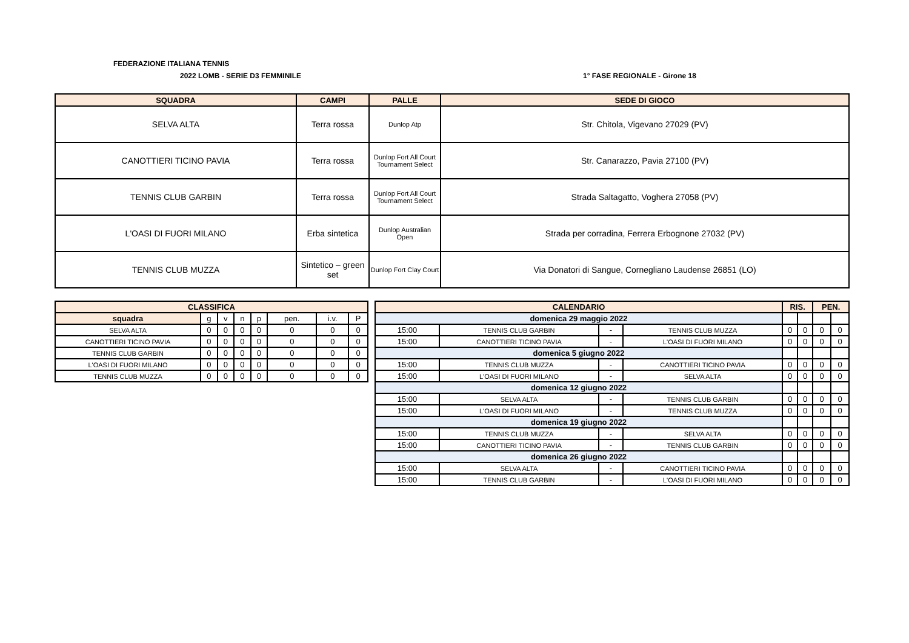FEDERAZIONE ITALIANA TENNIS
2022 LOMB - SERIE D3 FEMMINILE 1° FASE REGIONALE - Girone 18
| SQUADRA | CAMPI | PALLE | SEDE DI GIOCO |
| --- | --- | --- | --- |
| SELVA ALTA | Terra rossa | Dunlop Atp | Str. Chitola, Vigevano 27029 (PV) |
| CANOTTIERI TICINO PAVIA | Terra rossa | Dunlop Fort All Court Tournament Select | Str. Canarazzo, Pavia 27100 (PV) |
| TENNIS CLUB GARBIN | Terra rossa | Dunlop Fort All Court Tournament Select | Strada Saltagatto, Voghera 27058 (PV) |
| L'OASI DI FUORI MILANO | Erba sintetica | Dunlop Australian Open | Strada per corradina, Ferrera Erbognone 27032 (PV) |
| TENNIS CLUB MUZZA | Sintetico – green set | Dunlop Fort Clay Court | Via Donatori di Sangue, Cornegliano Laudense 26851 (LO) |
| CLASSIFICA | | | | | | | |
| --- | --- | --- | --- | --- | --- | --- | --- |
| squadra | g | v | n | p | pen. | i.v. | P |
| SELVA ALTA | 0 | 0 | 0 | 0 | 0 | 0 | 0 |
| CANOTTIERI TICINO PAVIA | 0 | 0 | 0 | 0 | 0 | 0 | 0 |
| TENNIS CLUB GARBIN | 0 | 0 | 0 | 0 | 0 | 0 | 0 |
| L'OASI DI FUORI MILANO | 0 | 0 | 0 | 0 | 0 | 0 | 0 |
| TENNIS CLUB MUZZA | 0 | 0 | 0 | 0 | 0 | 0 | 0 |
| CALENDARIO | | | | RIS. | | PEN. | |
| --- | --- | --- | --- | --- | --- | --- | --- |
| domenica 29 maggio 2022 | | | | | | | |
| 15:00 | TENNIS CLUB GARBIN | - | TENNIS CLUB MUZZA | 0 | 0 | 0 | 0 |
| 15:00 | CANOTTIERI TICINO PAVIA | - | L'OASI DI FUORI MILANO | 0 | 0 | 0 | 0 |
| domenica 5 giugno 2022 | | | | | | | |
| 15:00 | TENNIS CLUB MUZZA | - | CANOTTIERI TICINO PAVIA | 0 | 0 | 0 | 0 |
| 15:00 | L'OASI DI FUORI MILANO | - | SELVA ALTA | 0 | 0 | 0 | 0 |
| domenica 12 giugno 2022 | | | | | | | |
| 15:00 | SELVA ALTA | - | TENNIS CLUB GARBIN | 0 | 0 | 0 | 0 |
| 15:00 | L'OASI DI FUORI MILANO | - | TENNIS CLUB MUZZA | 0 | 0 | 0 | 0 |
| domenica 19 giugno 2022 | | | | | | | |
| 15:00 | TENNIS CLUB MUZZA | - | SELVA ALTA | 0 | 0 | 0 | 0 |
| 15:00 | CANOTTIERI TICINO PAVIA | - | TENNIS CLUB GARBIN | 0 | 0 | 0 | 0 |
| domenica 26 giugno 2022 | | | | | | | |
| 15:00 | SELVA ALTA | - | CANOTTIERI TICINO PAVIA | 0 | 0 | 0 | 0 |
| 15:00 | TENNIS CLUB GARBIN | - | L'OASI DI FUORI MILANO | 0 | 0 | 0 | 0 |